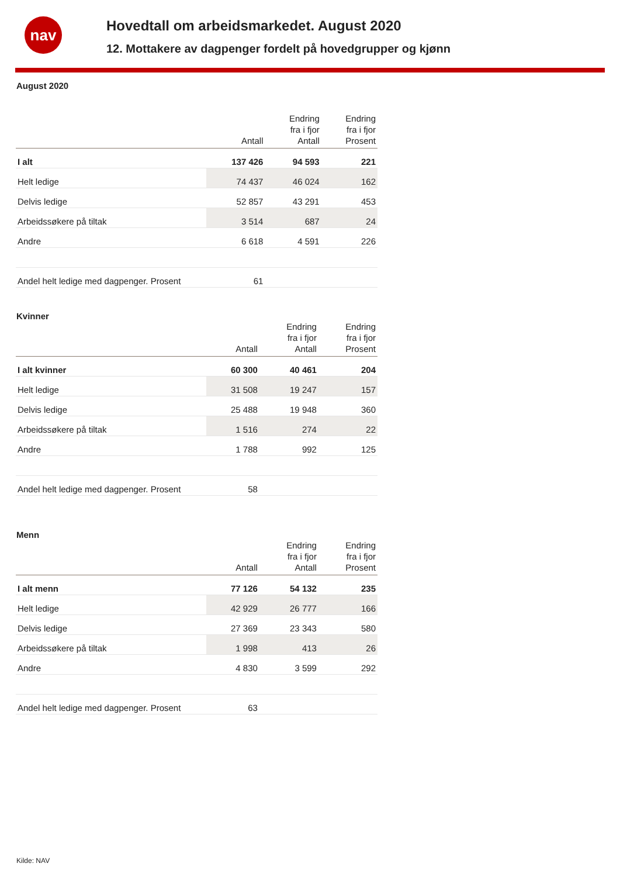nav
Hovedtall om arbeidsmarkedet. August 2020
12. Mottakere av dagpenger fordelt på hovedgrupper og kjønn
August 2020
| | Antall | Endring fra i fjor Antall | Endring fra i fjor Prosent |
| --- | --- | --- | --- |
| I alt | 137 426 | 94 593 | 221 |
| Helt ledige | 74 437 | 46 024 | 162 |
| Delvis ledige | 52 857 | 43 291 | 453 |
| Arbeidssøkere på tiltak | 3 514 | 687 | 24 |
| Andre | 6 618 | 4 591 | 226 |
| Andel helt ledige med dagpenger. Prosent | 61 | | |
Kvinner
| | Antall | Endring fra i fjor Antall | Endring fra i fjor Prosent |
| --- | --- | --- | --- |
| I alt kvinner | 60 300 | 40 461 | 204 |
| Helt ledige | 31 508 | 19 247 | 157 |
| Delvis ledige | 25 488 | 19 948 | 360 |
| Arbeidssøkere på tiltak | 1 516 | 274 | 22 |
| Andre | 1 788 | 992 | 125 |
| Andel helt ledige med dagpenger. Prosent | 58 | | |
Menn
| | Antall | Endring fra i fjor Antall | Endring fra i fjor Prosent |
| --- | --- | --- | --- |
| I alt menn | 77 126 | 54 132 | 235 |
| Helt ledige | 42 929 | 26 777 | 166 |
| Delvis ledige | 27 369 | 23 343 | 580 |
| Arbeidssøkere på tiltak | 1 998 | 413 | 26 |
| Andre | 4 830 | 3 599 | 292 |
| Andel helt ledige med dagpenger. Prosent | 63 | | |
Kilde: NAV